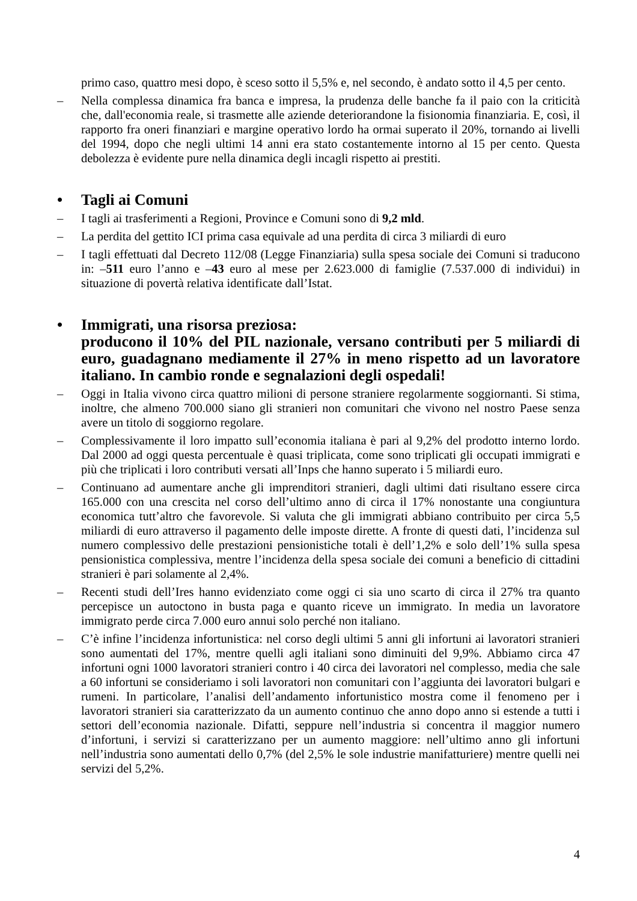primo caso, quattro mesi dopo, è sceso sotto il 5,5% e, nel secondo, è andato sotto il 4,5 per cento.
– Nella complessa dinamica fra banca e impresa, la prudenza delle banche fa il paio con la criticità che, dall'economia reale, si trasmette alle aziende deteriorandone la fisionomia finanziaria. E, così, il rapporto fra oneri finanziari e margine operativo lordo ha ormai superato il 20%, tornando ai livelli del 1994, dopo che negli ultimi 14 anni era stato costantemente intorno al 15 per cento. Questa debolezza è evidente pure nella dinamica degli incagli rispetto ai prestiti.
• Tagli ai Comuni
– I tagli ai trasferimenti a Regioni, Province e Comuni sono di 9,2 mld.
– La perdita del gettito ICI prima casa equivale ad una perdita di circa 3 miliardi di euro
– I tagli effettuati dal Decreto 112/08 (Legge Finanziaria) sulla spesa sociale dei Comuni si traducono in: –511 euro l’anno e –43 euro al mese per 2.623.000 di famiglie (7.537.000 di individui) in situazione di povertà relativa identificate dall’Istat.
• Immigrati, una risorsa preziosa:
producono il 10% del PIL nazionale, versano contributi per 5 miliardi di euro, guadagnano mediamente il 27% in meno rispetto ad un lavoratore italiano. In cambio ronde e segnalazioni degli ospedali!
– Oggi in Italia vivono circa quattro milioni di persone straniere regolarmente soggiornanti. Si stima, inoltre, che almeno 700.000 siano gli stranieri non comunitari che vivono nel nostro Paese senza avere un titolo di soggiorno regolare.
– Complessivamente il loro impatto sull’economia italiana è pari al 9,2% del prodotto interno lordo. Dal 2000 ad oggi questa percentuale è quasi triplicata, come sono triplicati gli occupati immigrati e più che triplicati i loro contributi versati all’Inps che hanno superato i 5 miliardi euro.
– Continuano ad aumentare anche gli imprenditori stranieri, dagli ultimi dati risultano essere circa 165.000 con una crescita nel corso dell’ultimo anno di circa il 17% nonostante una congiuntura economica tutt’altro che favorevole. Si valuta che gli immigrati abbiano contribuito per circa 5,5 miliardi di euro attraverso il pagamento delle imposte dirette. A fronte di questi dati, l’incidenza sul numero complessivo delle prestazioni pensionistiche totali è dell’1,2% e solo dell’1% sulla spesa pensionistica complessiva, mentre l’incidenza della spesa sociale dei comuni a beneficio di cittadini stranieri è pari solamente al 2,4%.
– Recenti studi dell’Ires hanno evidenziato come oggi ci sia uno scarto di circa il 27% tra quanto percepisce un autoctono in busta paga e quanto riceve un immigrato. In media un lavoratore immigrato perde circa 7.000 euro annui solo perché non italiano.
– C’è infine l’incidenza infortunistica: nel corso degli ultimi 5 anni gli infortuni ai lavoratori stranieri sono aumentati del 17%, mentre quelli agli italiani sono diminuiti del 9,9%. Abbiamo circa 47 infortuni ogni 1000 lavoratori stranieri contro i 40 circa dei lavoratori nel complesso, media che sale a 60 infortuni se consideriamo i soli lavoratori non comunitari con l’aggiunta dei lavoratori bulgari e rumeni. In particolare, l’analisi dell’andamento infortunistico mostra come il fenomeno per i lavoratori stranieri sia caratterizzato da un aumento continuo che anno dopo anno si estende a tutti i settori dell’economia nazionale. Difatti, seppure nell’industria si concentra il maggior numero d’infortuni, i servizi si caratterizzano per un aumento maggiore: nell’ultimo anno gli infortuni nell’industria sono aumentati dello 0,7% (del 2,5% le sole industrie manifatturiere) mentre quelli nei servizi del 5,2%.
4